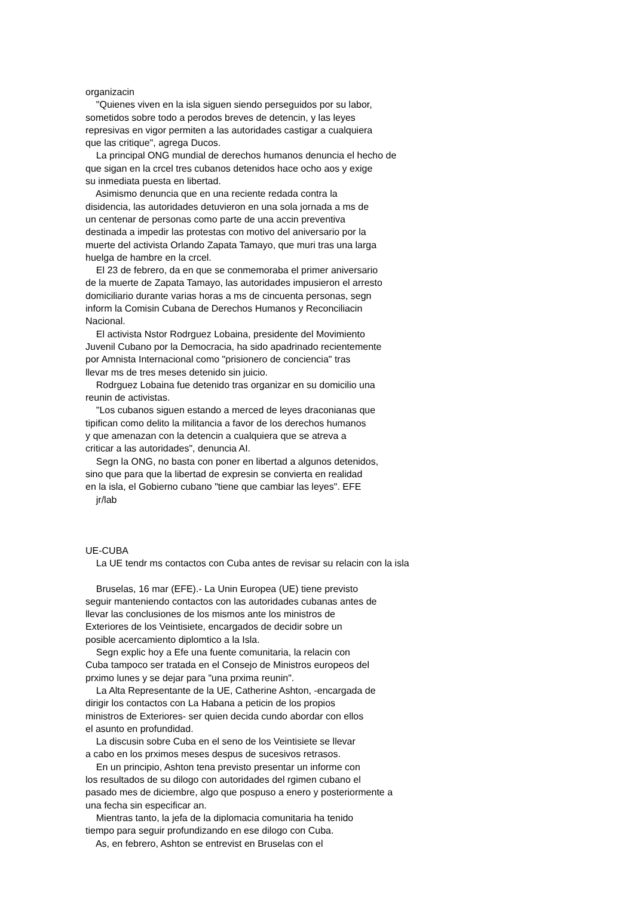organizacin
"Quienes viven en la isla siguen siendo perseguidos por su labor,
sometidos sobre todo a perodos breves de detencin, y las leyes
represivas en vigor permiten a las autoridades castigar a cualquiera
que las critique", agrega Ducos.
La principal ONG mundial de derechos humanos denuncia el hecho de
que sigan en la crcel tres cubanos detenidos hace ocho aos y exige
su inmediata puesta en libertad.
Asimismo denuncia que en una reciente redada contra la
disidencia, las autoridades detuvieron en una sola jornada a ms de
un centenar de personas como parte de una accin preventiva
destinada a impedir las protestas con motivo del aniversario por la
muerte del activista Orlando Zapata Tamayo, que muri tras una larga
huelga de hambre en la crcel.
El 23 de febrero, da en que se conmemoraba el primer aniversario
de la muerte de Zapata Tamayo, las autoridades impusieron el arresto
domiciliario durante varias horas a ms de cincuenta personas, segn
inform la Comisin Cubana de Derechos Humanos y Reconciliacin
Nacional.
El activista Nstor Rodrguez Lobaina, presidente del Movimiento
Juvenil Cubano por la Democracia, ha sido apadrinado recientemente
por Amnista Internacional como "prisionero de conciencia" tras
llevar ms de tres meses detenido sin juicio.
Rodrguez Lobaina fue detenido tras organizar en su domicilio una
reunin de activistas.
"Los cubanos siguen estando a merced de leyes draconianas que
tipifican como delito la militancia a favor de los derechos humanos
y que amenazan con la detencin a cualquiera que se atreva a
criticar a las autoridades", denuncia AI.
Segn la ONG, no basta con poner en libertad a algunos detenidos,
sino que para que la libertad de expresin se convierta en realidad
en la isla, el Gobierno cubano "tiene que cambiar las leyes". EFE
jr/lab
UE-CUBA
La UE tendr ms contactos con Cuba antes de revisar su relacin con la isla
Bruselas, 16 mar (EFE).- La Unin Europea (UE) tiene previsto
seguir manteniendo contactos con las autoridades cubanas antes de
llevar las conclusiones de los mismos ante los ministros de
Exteriores de los Veintisiete, encargados de decidir sobre un
posible acercamiento diplomtico a la Isla.
Segn explic hoy a Efe una fuente comunitaria, la relacin con
Cuba tampoco ser tratada en el Consejo de Ministros europeos del
prximo lunes y se dejar para "una prxima reunin".
La Alta Representante de la UE, Catherine Ashton, -encargada de
dirigir los contactos con La Habana a peticin de los propios
ministros de Exteriores- ser quien decida cundo abordar con ellos
el asunto en profundidad.
La discusin sobre Cuba en el seno de los Veintisiete se llevar
a cabo en los prximos meses despus de sucesivos retrasos.
En un principio, Ashton tena previsto presentar un informe con
los resultados de su dilogo con autoridades del rgimen cubano el
pasado mes de diciembre, algo que pospuso a enero y posteriormente a
una fecha sin especificar an.
Mientras tanto, la jefa de la diplomacia comunitaria ha tenido
tiempo para seguir profundizando en ese dilogo con Cuba.
As, en febrero, Ashton se entrevist en Bruselas con el